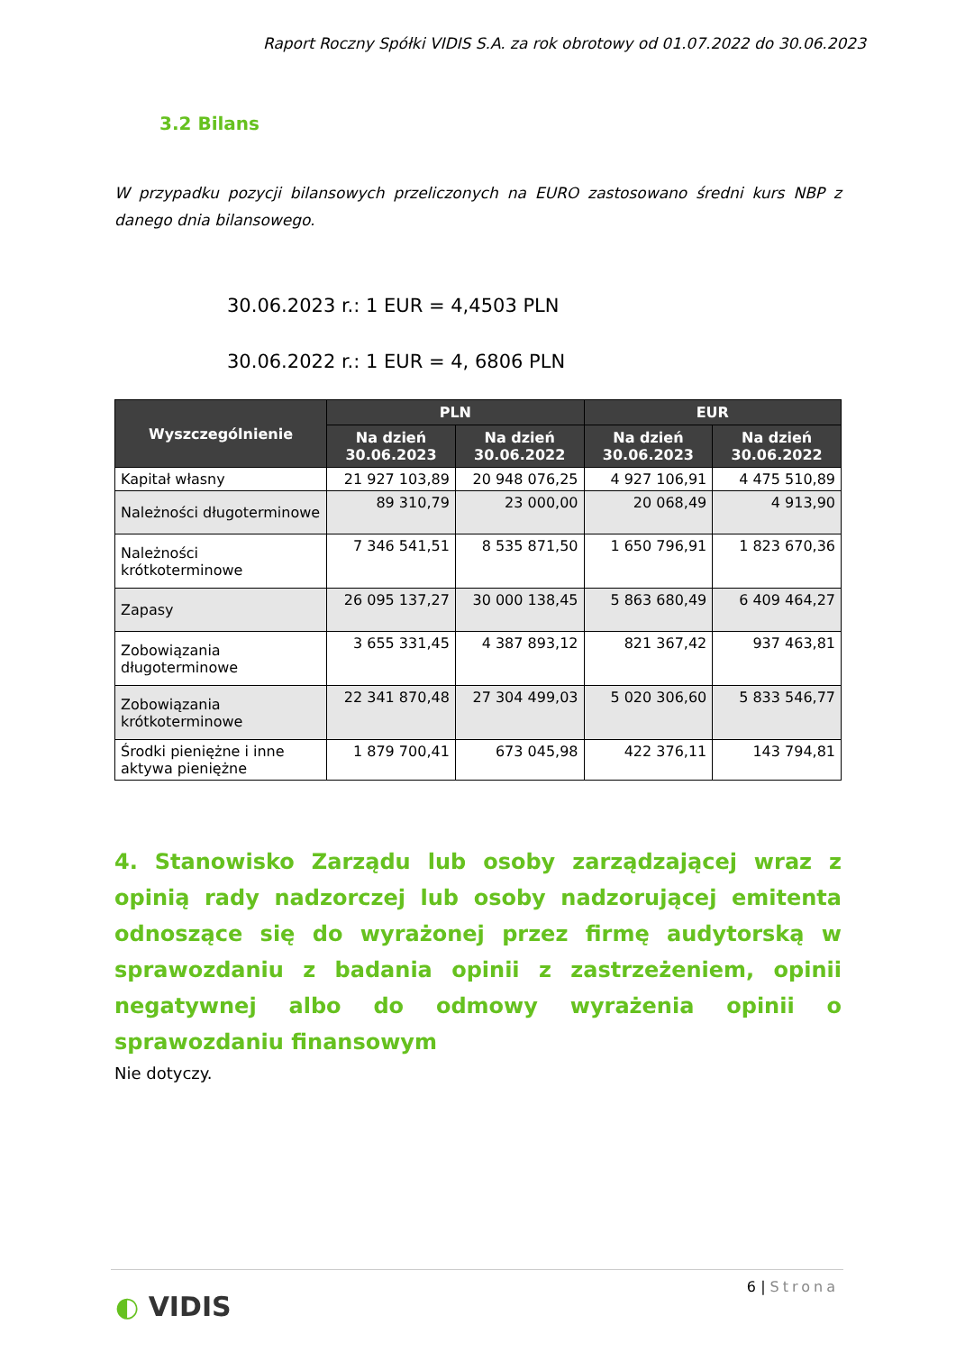Raport Roczny Spółki VIDIS S.A. za rok obrotowy od 01.07.2022 do 30.06.2023
3.2 Bilans
W przypadku pozycji bilansowych przeliczonych na EURO zastosowano średni kurs NBP z danego dnia bilansowego.
30.06.2023 r.: 1 EUR = 4,4503 PLN
30.06.2022 r.: 1 EUR = 4, 6806 PLN
| Wyszczególnienie | PLN | | EUR | |
| --- | --- | --- | --- | --- |
| | Na dzień 30.06.2023 | Na dzień 30.06.2022 | Na dzień 30.06.2023 | Na dzień 30.06.2022 |
| Kapitał własny | 21 927 103,89 | 20 948 076,25 | 4 927 106,91 | 4 475 510,89 |
| Należności długoterminowe | 89 310,79 | 23 000,00 | 20 068,49 | 4 913,90 |
| Należności krótkoterminowe | 7 346 541,51 | 8 535 871,50 | 1 650 796,91 | 1 823 670,36 |
| Zapasy | 26 095 137,27 | 30 000 138,45 | 5 863 680,49 | 6 409 464,27 |
| Zobowiązania długoterminowe | 3 655 331,45 | 4 387 893,12 | 821 367,42 | 937 463,81 |
| Zobowiązania krótkoterminowe | 22 341 870,48 | 27 304 499,03 | 5 020 306,60 | 5 833 546,77 |
| Środki pieniężne i inne aktywa pieniężne | 1 879 700,41 | 673 045,98 | 422 376,11 | 143 794,81 |
4. Stanowisko Zarządu lub osoby zarządzającej wraz z opinią rady nadzorczej lub osoby nadzorującej emitenta odnoszące się do wyrażonej przez firmę audytorską w sprawozdaniu z badania opinii z zastrzeżeniem, opinii negatywnej albo do odmowy wyrażenia opinii o sprawozdaniu finansowym
Nie dotyczy.
6 | Strona
◐ VIDIS